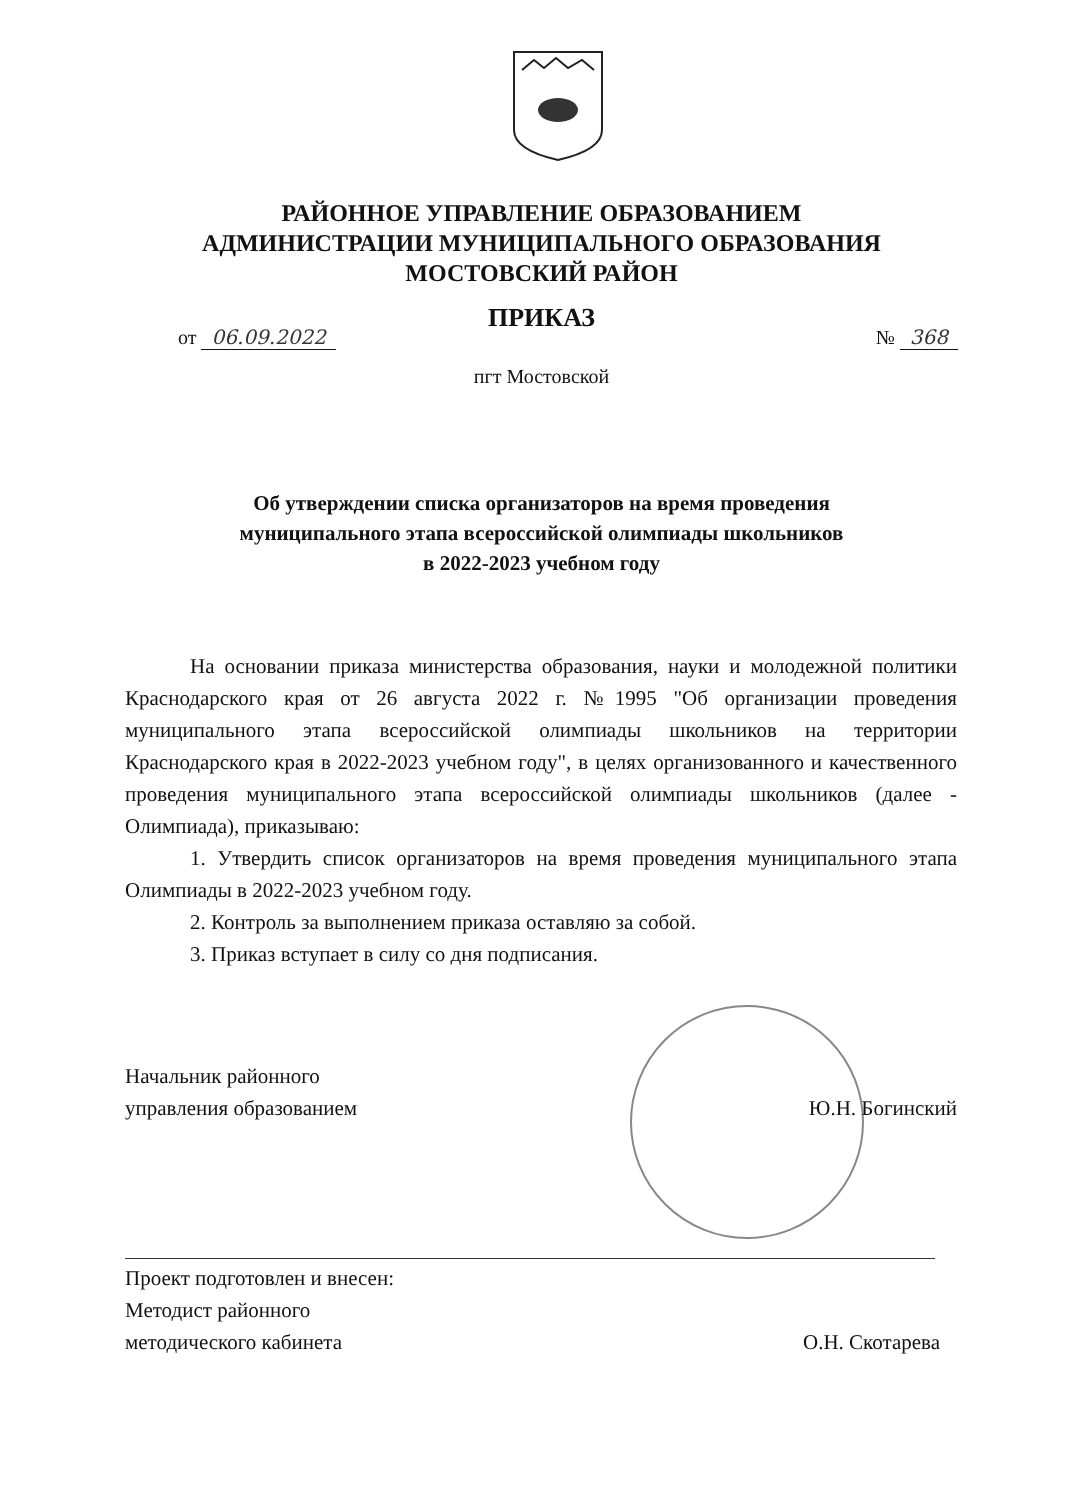РАЙОННОЕ УПРАВЛЕНИЕ ОБРАЗОВАНИЕМ
АДМИНИСТРАЦИИ МУНИЦИПАЛЬНОГО ОБРАЗОВАНИЯ
МОСТОВСКИЙ РАЙОН
ПРИКАЗ
от 06.09.2022 № 368
пгт Мостовской
Об утверждении списка организаторов на время проведения
муниципального этапа всероссийской олимпиады школьников
в 2022-2023 учебном году
На основании приказа министерства образования, науки и молодежной политики Краснодарского края от 26 августа 2022 г. №1995 "Об организации проведения муниципального этапа всероссийской олимпиады школьников на территории Краснодарского края в 2022-2023 учебном году", в целях организованного и качественного проведения муниципального этапа всероссийской олимпиады школьников (далее - Олимпиада), приказываю:
1. Утвердить список организаторов на время проведения муниципального этапа Олимпиады в 2022-2023 учебном году.
2. Контроль за выполнением приказа оставляю за собой.
3. Приказ вступает в силу со дня подписания.
Начальник районного
управления образованием Ю.Н. Богинский
Проект подготовлен и внесен:
Методист районного
методического кабинета О.Н. Скотарева